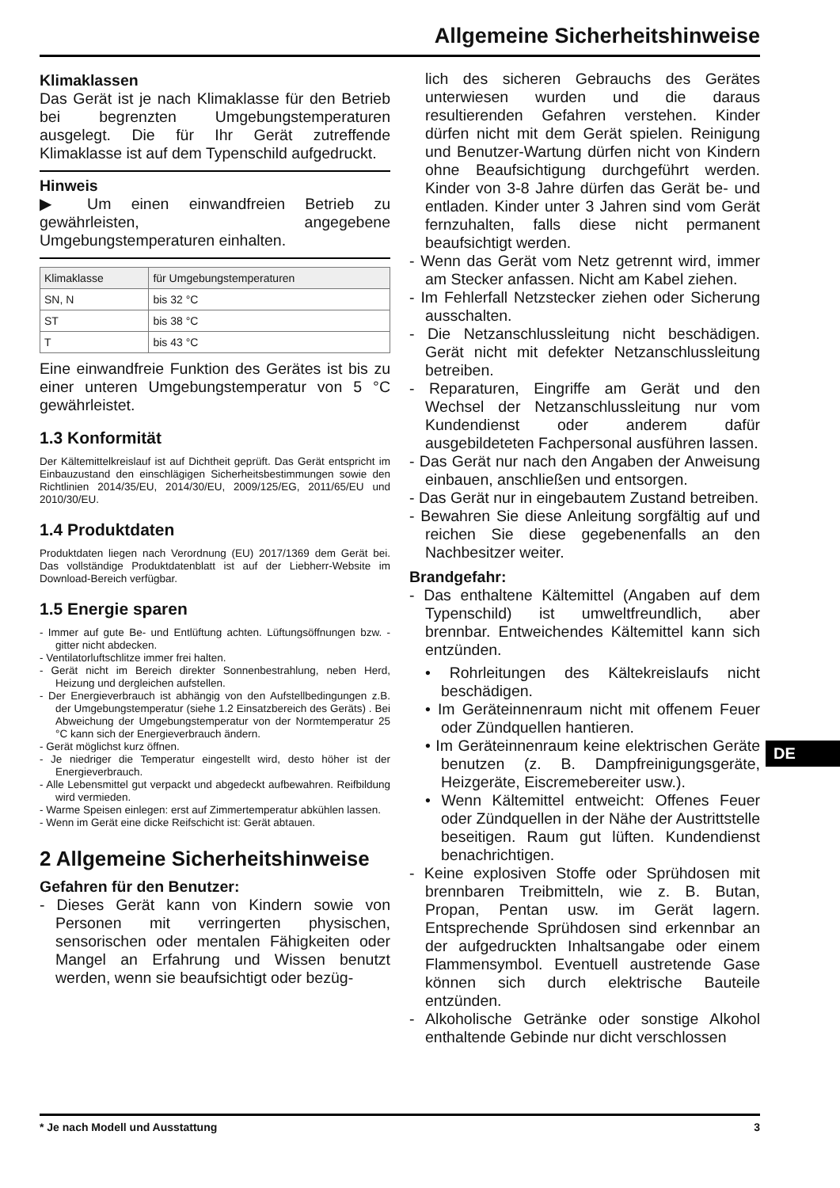Allgemeine Sicherheitshinweise
Klimaklassen
Das Gerät ist je nach Klimaklasse für den Betrieb bei begrenzten Umgebungstemperaturen ausgelegt. Die für Ihr Gerät zutreffende Klimaklasse ist auf dem Typenschild aufgedruckt.
Hinweis
▶ Um einen einwandfreien Betrieb zu gewährleisten, angegebene Umgebungstemperaturen einhalten.
| Klimaklasse | für Umgebungstemperaturen |
| --- | --- |
| SN, N | bis 32 °C |
| ST | bis 38 °C |
| T | bis 43 °C |
Eine einwandfreie Funktion des Gerätes ist bis zu einer unteren Umgebungstemperatur von 5 °C gewährleistet.
1.3 Konformität
Der Kältemittelkreislauf ist auf Dichtheit geprüft. Das Gerät entspricht im Einbauzustand den einschlägigen Sicherheitsbestimmungen sowie den Richtlinien 2014/35/EU, 2014/30/EU, 2009/125/EG, 2011/65/EU und 2010/30/EU.
1.4 Produktdaten
Produktdaten liegen nach Verordnung (EU) 2017/1369 dem Gerät bei. Das vollständige Produktdatenblatt ist auf der Liebherr-Website im Download-Bereich verfügbar.
1.5 Energie sparen
- Immer auf gute Be- und Entlüftung achten. Lüftungsöffnungen bzw. -gitter nicht abdecken.
- Ventilatorluftschlitze immer frei halten.
- Gerät nicht im Bereich direkter Sonnenbestrahlung, neben Herd, Heizung und dergleichen aufstellen.
- Der Energieverbrauch ist abhängig von den Aufstellbedingungen z.B. der Umgebungstemperatur (siehe 1.2 Einsatzbereich des Geräts) . Bei Abweichung der Umgebungstemperatur von der Normtemperatur 25 °C kann sich der Energieverbrauch ändern.
- Gerät möglichst kurz öffnen.
- Je niedriger die Temperatur eingestellt wird, desto höher ist der Energieverbrauch.
- Alle Lebensmittel gut verpackt und abgedeckt aufbewahren. Reifbildung wird vermieden.
- Warme Speisen einlegen: erst auf Zimmertemperatur abkühlen lassen.
- Wenn im Gerät eine dicke Reifschicht ist: Gerät abtauen.
2 Allgemeine Sicherheitshinweise
Gefahren für den Benutzer:
- Dieses Gerät kann von Kindern sowie von Personen mit verringerten physischen, sensorischen oder mentalen Fähigkeiten oder Mangel an Erfahrung und Wissen benutzt werden, wenn sie beaufsichtigt oder bezüg-
lich des sicheren Gebrauchs des Gerätes unterwiesen wurden und die daraus resultierenden Gefahren verstehen. Kinder dürfen nicht mit dem Gerät spielen. Reinigung und Benutzer-Wartung dürfen nicht von Kindern ohne Beaufsichtigung durchgeführt werden. Kinder von 3-8 Jahre dürfen das Gerät be- und entladen. Kinder unter 3 Jahren sind vom Gerät fernzuhalten, falls diese nicht permanent beaufsichtigt werden.
- Wenn das Gerät vom Netz getrennt wird, immer am Stecker anfassen. Nicht am Kabel ziehen.
- Im Fehlerfall Netzstecker ziehen oder Sicherung ausschalten.
- Die Netzanschlussleitung nicht beschädigen. Gerät nicht mit defekter Netzanschlussleitung betreiben.
- Reparaturen, Eingriffe am Gerät und den Wechsel der Netzanschlussleitung nur vom Kundendienst oder anderem dafür ausgebildeteten Fachpersonal ausführen lassen.
- Das Gerät nur nach den Angaben der Anweisung einbauen, anschließen und entsorgen.
- Das Gerät nur in eingebautem Zustand betreiben.
- Bewahren Sie diese Anleitung sorgfältig auf und reichen Sie diese gegebenenfalls an den Nachbesitzer weiter.
Brandgefahr:
- Das enthaltene Kältemittel (Angaben auf dem Typenschild) ist umweltfreundlich, aber brennbar. Entweichendes Kältemittel kann sich entzünden.
• Rohrleitungen des Kältekreislaufs nicht beschädigen.
• Im Geräteinnenraum nicht mit offenem Feuer oder Zündquellen hantieren.
• Im Geräteinnenraum keine elektrischen Geräte benutzen (z. B. Dampfreinigungsgeräte, Heizgeräte, Eiscremebereiter usw.).
• Wenn Kältemittel entweicht: Offenes Feuer oder Zündquellen in der Nähe der Austrittstelle beseitigen. Raum gut lüften. Kundendienst benachrichtigen.
- Keine explosiven Stoffe oder Sprühdosen mit brennbaren Treibmitteln, wie z. B. Butan, Propan, Pentan usw. im Gerät lagern. Entsprechende Sprühdosen sind erkennbar an der aufgedruckten Inhaltsangabe oder einem Flammensymbol. Eventuell austretende Gase können sich durch elektrische Bauteile entzünden.
- Alkoholische Getränke oder sonstige Alkohol enthaltende Gebinde nur dicht verschlossen
DE
* Je nach Modell und Ausstattung 3